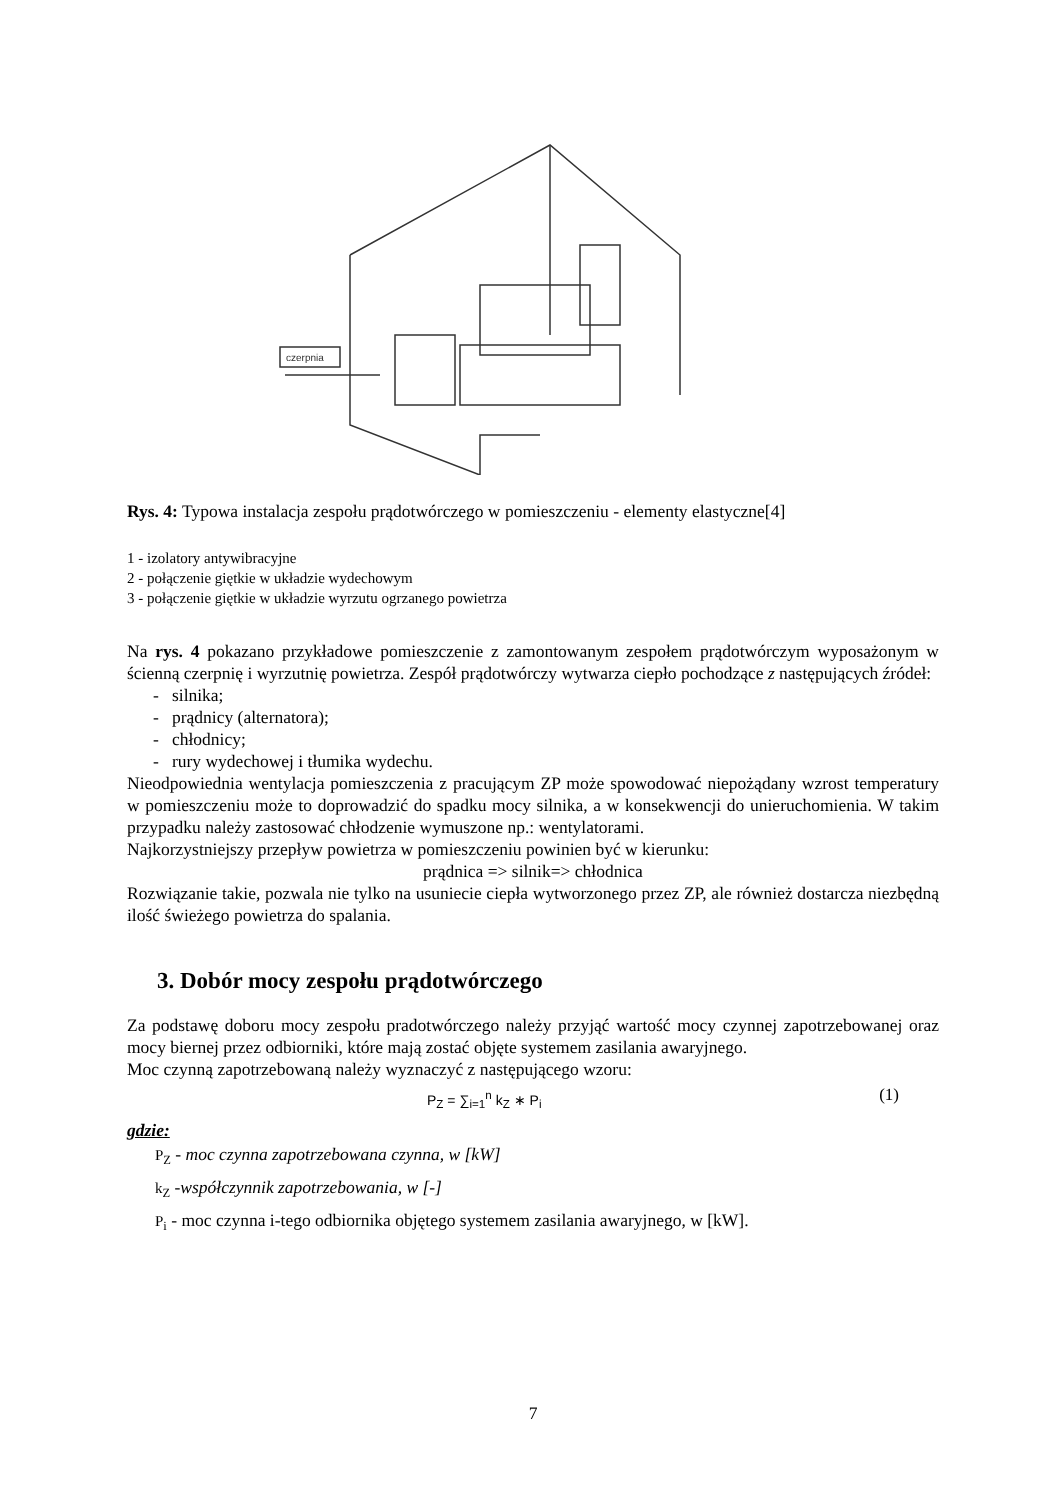czerpnia
Rys. 4: Typowa instalacja zespołu prądotwórczego w pomieszczeniu - elementy elastyczne[4]
1 - izolatory antywibracyjne
2 - połączenie giętkie w układzie wydechowym
3 - połączenie giętkie w układzie wyrzutu ogrzanego powietrza
Na rys. 4 pokazano przykładowe pomieszczenie z zamontowanym zespołem prądotwórczym wyposażonym w ścienną czerpnię i wyrzutnię powietrza. Zespół prądotwórczy wytwarza ciepło pochodzące z następujących źródeł:
- silnika;
- prądnicy (alternatora);
- chłodnicy;
- rury wydechowej i tłumika wydechu.
Nieodpowiednia wentylacja pomieszczenia z pracującym ZP może spowodować niepożądany wzrost temperatury w pomieszczeniu może to doprowadzić do spadku mocy silnika, a w konsekwencji do unieruchomienia. W takim przypadku należy zastosować chłodzenie wymuszone np.: wentylatorami.
Najkorzystniejszy przepływ powietrza w pomieszczeniu powinien być w kierunku:
prądnica => silnik=> chłodnica
Rozwiązanie takie, pozwala nie tylko na usuniecie ciepła wytworzonego przez ZP, ale również dostarcza niezbędną ilość świeżego powietrza do spalania.
3. Dobór mocy zespołu prądotwórczego
Za podstawę doboru mocy zespołu pradotwórczego należy przyjąć wartość mocy czynnej zapotrzebowanej oraz mocy biernej przez odbiorniki, które mają zostać objęte systemem zasilania awaryjnego.
Moc czynną zapotrzebowaną należy wyznaczyć z następującego wzoru:
P<sub>Z</sub> = ∑<sub>i=1</sub><sup>n</sup> k<sub>Z</sub> ∗ P<sub>i</sub> (1)
gdzie:
P<sub>Z</sub> - moc czynna zapotrzebowana czynna, w [kW]
k<sub>Z</sub> -współczynnik zapotrzebowania, w [-]
P<sub>i</sub> - moc czynna i-tego odbiornika objętego systemem zasilania awaryjnego, w [kW].
7